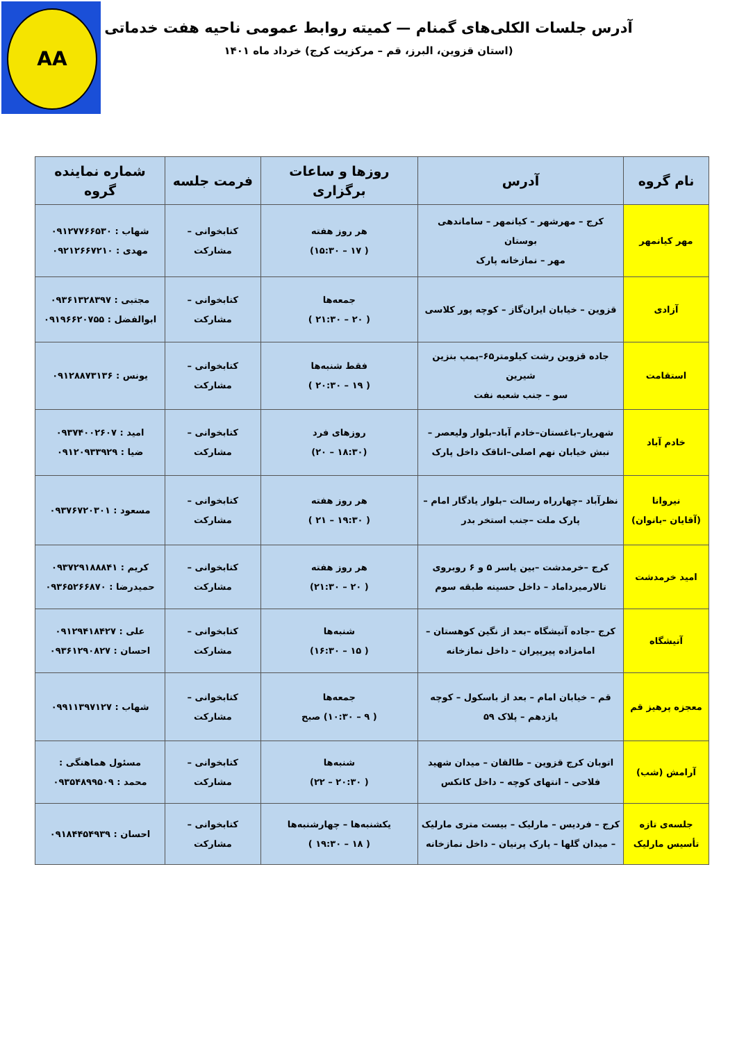AA
آدرس جلسات الکلی‌های گمنام — کمیته روابط عمومی ناحیه هفت خدماتی
(استان قزوین، البرز، قم – مرکزیت کرج) خرداد ماه ۱۴۰۱
| نام گروه | آدرس | روزها و ساعات برگزاری | فرمت جلسه | شماره نماینده گروه |
| --- | --- | --- | --- | --- |
| مهر کیانمهر | کرج – مهرشهر – کیانمهر – ساماندهی بوستان مهر – نمازخانه پارک | هر روز هفته ( ۱۷ – ۱۵:۳۰) | کتابخوانی – مشارکت | شهاب : ۰۹۱۲۷۷۶۶۵۳۰ مهدی : ۰۹۲۱۲۶۶۷۲۱۰ |
| آزادی | قزوین – خیابان ایران‌گاز – کوچه پور کلاسی | جمعه‌ها ( ۲۰ – ۲۱:۳۰ ) | کتابخوانی – مشارکت | مجتبی : ۰۹۳۶۱۳۲۸۳۹۷ ابوالفضل : ۰۹۱۹۶۶۲۰۷۵۵ |
| استقامت | جاده قزوین رشت کیلومتر۶۵–پمپ بنزین شیرین سو – جنب شعبه نفت | فقط شنبه‌ها ( ۱۹ – ۲۰:۳۰ ) | کتابخوانی – مشارکت | یونس : ۰۹۱۲۸۸۷۳۱۳۶ |
| خادم آباد | شهریار–باغستان–خادم آباد–بلوار ولیعصر – نبش خیابان نهم اصلی–اتاقک داخل پارک | روزهای فرد (۱۸:۳۰ – ۲۰) | کتابخوانی – مشارکت | امید : ۰۹۳۷۴۰۰۲۶۰۷ ضیا : ۰۹۱۲۰۹۳۳۹۲۹ |
| نیروانا (آقایان –بانوان) | نظرآباد –چهارراه رسالت –بلوار یادگار امام – پارک ملت –جنب استخر بدر | هر روز هفته ( ۱۹:۳۰ – ۲۱ ) | کتابخوانی – مشارکت | مسعود : ۰۹۳۷۶۷۲۰۳۰۱ |
| امید خرمدشت | کرج –خرمدشت –بین یاسر ۵ و ۶ روبروی تالارمیرداماد – داخل حسینه طبقه سوم | هر روز هفته ( ۲۰ – ۲۱:۳۰) | کتابخوانی – مشارکت | کریم : ۰۹۳۷۲۹۱۸۸۸۴۱ حمیدرضا : ۰۹۳۶۵۲۶۶۸۷۰ |
| آتیشگاه | کرج –جاده آتیشگاه –بعد از نگین کوهستان – امامزاده پیرپیران – داخل نمازخانه | شنبه‌ها ( ۱۵ – ۱۶:۳۰) | کتابخوانی – مشارکت | علی : ۰۹۱۲۹۴۱۸۴۲۷ احسان : ۰۹۳۶۱۲۹۰۸۲۷ |
| معجزه پرهیز قم | قم – خیابان امام – بعد از باسکول – کوچه یازدهم – پلاک ۵۹ | جمعه‌ها ( ۹ – ۱۰:۳۰) صبح | کتابخوانی – مشارکت | شهاب : ۰۹۹۱۱۳۹۷۱۲۷ |
| آرامش (شب) | اتوبان کرج قزوین – طالقان – میدان شهید فلاحی – انتهای کوچه – داخل کانکس | شنبه‌ها ( ۲۰:۳۰ – ۲۲) | کتابخوانی – مشارکت | مسئول هماهنگی : محمد : ۰۹۳۵۴۸۹۹۵۰۹ |
| جلسه‌ی تازه تأسیس مارلیک | کرج – فردیس – مارلیک – بیست متری مارلیک – میدان گلها – پارک پرنیان – داخل نمازخانه | یکشنبه‌ها – چهارشنبه‌ها ( ۱۸ – ۱۹:۳۰ ) | کتابخوانی – مشارکت | احسان : ۰۹۱۸۴۴۵۴۹۳۹ |